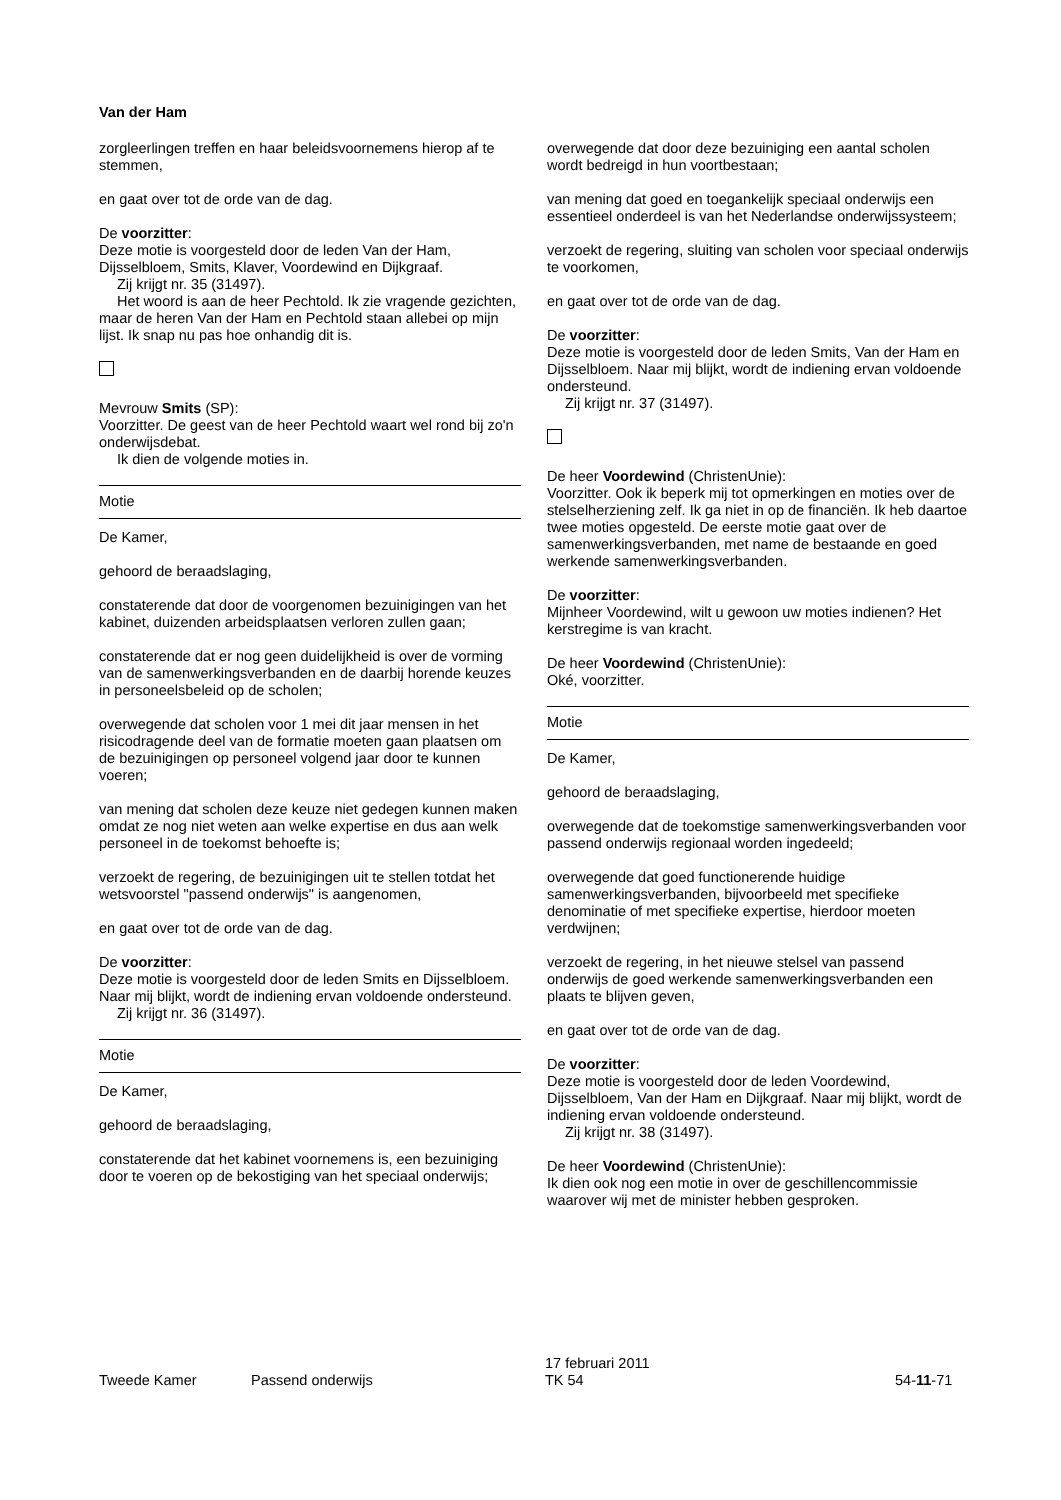Van der Ham
zorgleerlingen treffen en haar beleidsvoornemens hierop af te stemmen,
en gaat over tot de orde van de dag.
De voorzitter:
Deze motie is voorgesteld door de leden Van der Ham, Dijsselbloem, Smits, Klaver, Voordewind en Dijkgraaf.
Zij krijgt nr. 35 (31497).
Het woord is aan de heer Pechtold. Ik zie vragende gezichten, maar de heren Van der Ham en Pechtold staan allebei op mijn lijst. Ik snap nu pas hoe onhandig dit is.
Mevrouw Smits (SP):
Voorzitter. De geest van de heer Pechtold waart wel rond bij zo'n onderwijsdebat.
Ik dien de volgende moties in.
Motie
De Kamer,
gehoord de beraadslaging,
constaterende dat door de voorgenomen bezuinigingen van het kabinet, duizenden arbeidsplaatsen verloren zullen gaan;
constaterende dat er nog geen duidelijkheid is over de vorming van de samenwerkingsverbanden en de daarbij horende keuzes in personeelsbeleid op de scholen;
overwegende dat scholen voor 1 mei dit jaar mensen in het risicodragende deel van de formatie moeten gaan plaatsen om de bezuinigingen op personeel volgend jaar door te kunnen voeren;
van mening dat scholen deze keuze niet gedegen kunnen maken omdat ze nog niet weten aan welke expertise en dus aan welk personeel in de toekomst behoefte is;
verzoekt de regering, de bezuinigingen uit te stellen totdat het wetsvoorstel "passend onderwijs" is aangenomen,
en gaat over tot de orde van de dag.
De voorzitter:
Deze motie is voorgesteld door de leden Smits en Dijsselbloem. Naar mij blijkt, wordt de indiening ervan voldoende ondersteund.
Zij krijgt nr. 36 (31497).
Motie
De Kamer,
gehoord de beraadslaging,
constaterende dat het kabinet voornemens is, een bezuiniging door te voeren op de bekostiging van het speciaal onderwijs;
overwegende dat door deze bezuiniging een aantal scholen wordt bedreigd in hun voortbestaan;
van mening dat goed en toegankelijk speciaal onderwijs een essentieel onderdeel is van het Nederlandse onderwijssysteem;
verzoekt de regering, sluiting van scholen voor speciaal onderwijs te voorkomen,
en gaat over tot de orde van de dag.
De voorzitter:
Deze motie is voorgesteld door de leden Smits, Van der Ham en Dijsselbloem. Naar mij blijkt, wordt de indiening ervan voldoende ondersteund.
Zij krijgt nr. 37 (31497).
De heer Voordewind (ChristenUnie):
Voorzitter. Ook ik beperk mij tot opmerkingen en moties over de stelselherziening zelf. Ik ga niet in op de financiën. Ik heb daartoe twee moties opgesteld. De eerste motie gaat over de samenwerkingsverbanden, met name de bestaande en goed werkende samenwerkingsverbanden.
De voorzitter:
Mijnheer Voordewind, wilt u gewoon uw moties indienen? Het kerstregime is van kracht.
De heer Voordewind (ChristenUnie):
Oké, voorzitter.
Motie
De Kamer,
gehoord de beraadslaging,
overwegende dat de toekomstige samenwerkingsverbanden voor passend onderwijs regionaal worden ingedeeld;
overwegende dat goed functionerende huidige samenwerkingsverbanden, bijvoorbeeld met specifieke denominatie of met specifieke expertise, hierdoor moeten verdwijnen;
verzoekt de regering, in het nieuwe stelsel van passend onderwijs de goed werkende samenwerkingsverbanden een plaats te blijven geven,
en gaat over tot de orde van de dag.
De voorzitter:
Deze motie is voorgesteld door de leden Voordewind, Dijsselbloem, Van der Ham en Dijkgraaf. Naar mij blijkt, wordt de indiening ervan voldoende ondersteund.
Zij krijgt nr. 38 (31497).
De heer Voordewind (ChristenUnie):
Ik dien ook nog een motie in over de geschillencommissie waarover wij met de minister hebben gesproken.
Tweede Kamer Passend onderwijs
17 februari 2011
TK 54
54-11-71